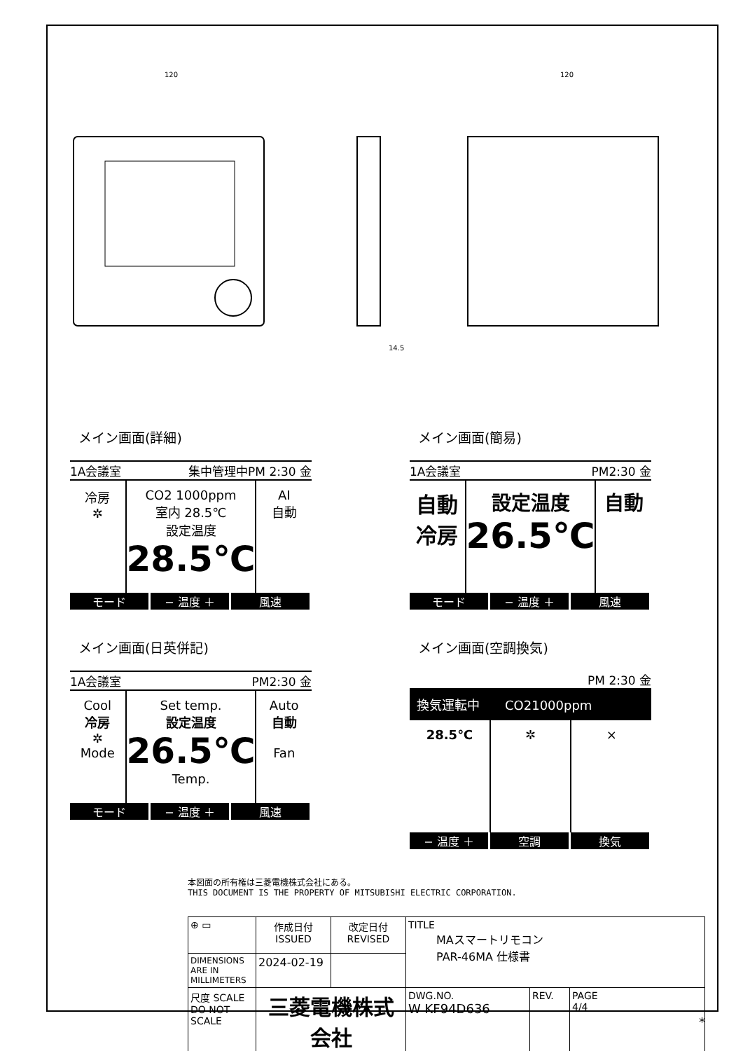120
120
14.5
メイン画面(詳細)
1A会議室 集中管理中PM 2:30 金
冷房
✲
CO2 1000ppm
室内 28.5℃
設定温度
28.5℃
AI
自動
モード − 温度 ＋ 風速
メイン画面(簡易)
1A会議室 PM2:30 金
自動
冷房
設定温度
26.5℃
自動
モード − 温度 ＋ 風速
メイン画面(日英併記)
1A会議室 PM2:30 金
Cool
冷房
✲
Mode
Set temp.
設定温度
26.5℃
Temp.
Auto
自動
Fan
モード − 温度 ＋ 風速
メイン画面(空調換気)
PM 2:30 金
換気運転中　　CO21000ppm
28.5℃ ✲ ⨯
− 温度 ＋ 空調 換気
本図面の所有権は三菱電機株式会社にある。
THIS DOCUMENT IS THE PROPERTY OF MITSUBISHI ELECTRIC CORPORATION.
| ⊕ ▭ | 作成日付 ISSUED | 改定日付 REVISED | TITLE MAスマートリモコン PAR-46MA 仕様書 | | |
| DIMENSIONS ARE IN MILLIMETERS | 2024-02-19 | | | | |
| 尺度 SCALE DO NOT SCALE | 三菱電機株式会社 | | DWG.NO. W KF94D636 | REV. | PAGE 4/4 |
*